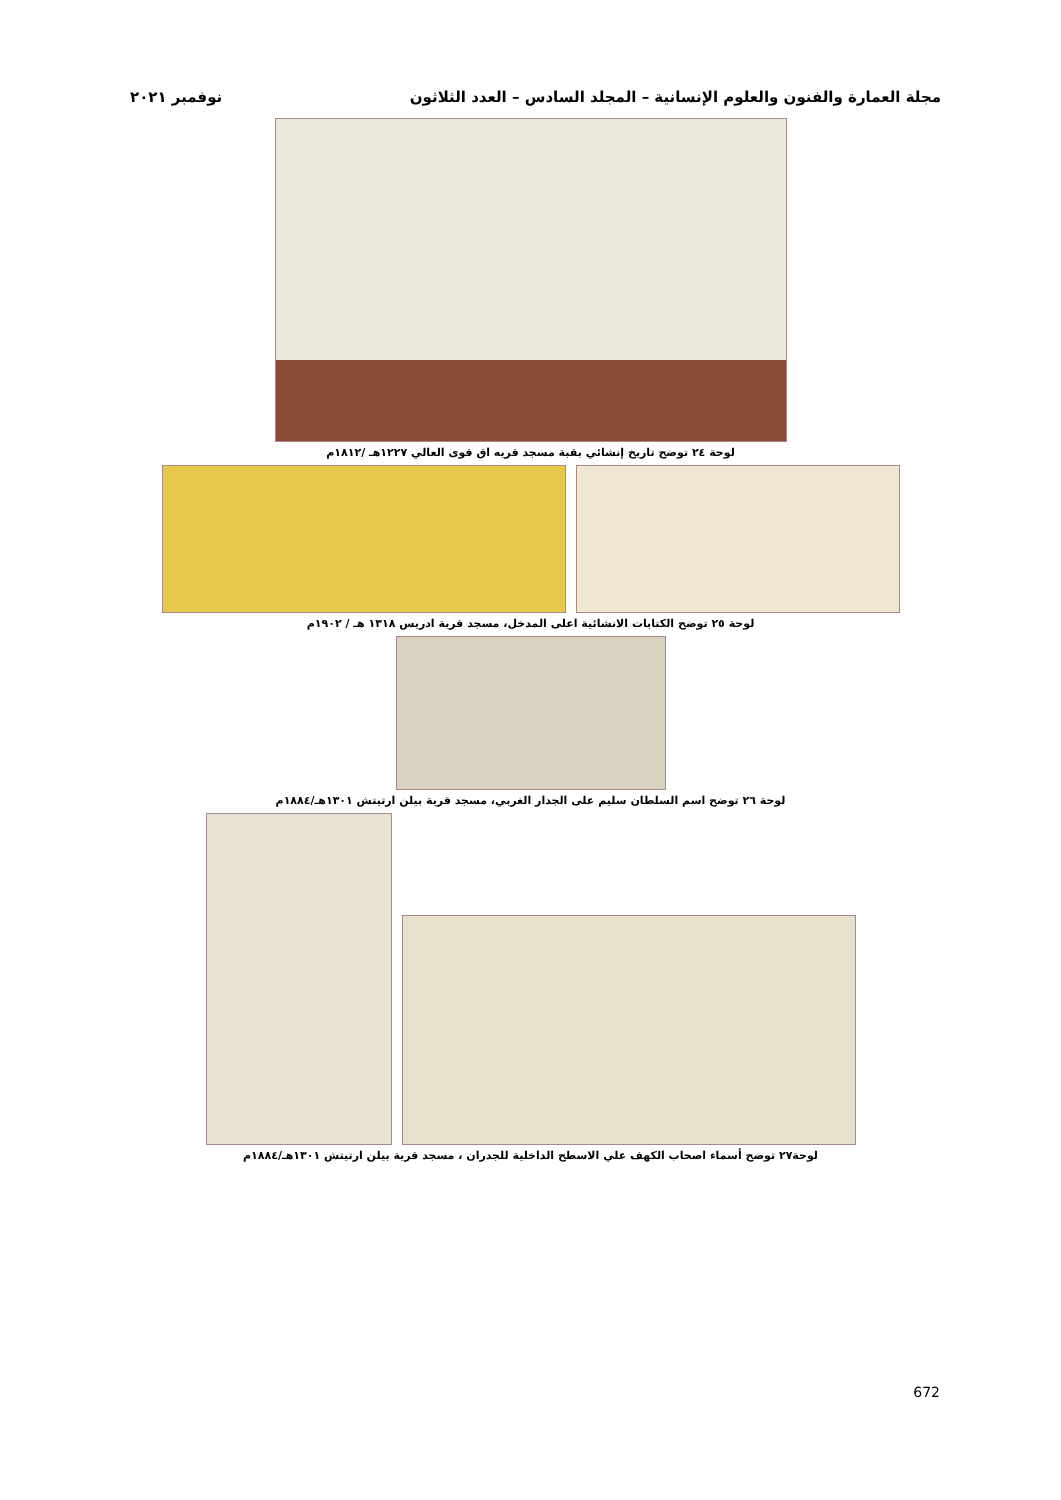مجلة العمارة والفنون والعلوم الإنسانية – المجلد السادس – العدد الثلاثون نوفمبر ٢٠٢١
لوحة ٢٤ توضح تاريخ إنشائي بقبة مسجد قريه اق قوى العالي ١٢٢٧هـ /١٨١٢م
لوحة ٢٥ توضح الكتابات الانشائية اعلى المدخل، مسجد قرية ادريس ١٣١٨ هـ / ١٩٠٢م
لوحة ٢٦ توضح اسم السلطان سليم على الجدار الغربي، مسجد قرية بيلن ارتيتش ١٣٠١هـ/١٨٨٤م
لوحة٢٧ توضح أسماء اصحاب الكهف علي الاسطح الداخلية للجدران ، مسجد قرية بيلن ارتيتش ١٣٠١هـ/١٨٨٤م
672